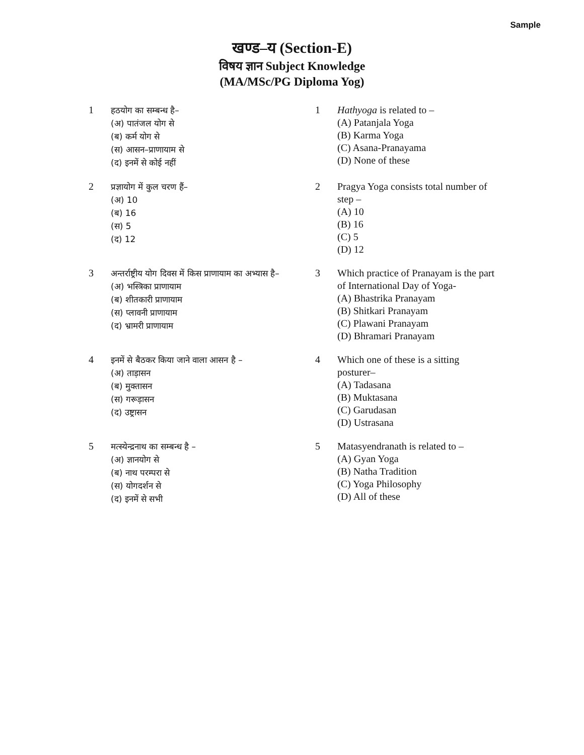Sample
खण्ड–य (Section-E)
विषय ज्ञान Subject Knowledge
(MA/MSc/PG Diploma Yog)
1
हठयोग का सम्बन्ध है–
(अ) पातंजल योग से
(ब) कर्म योग से
(स) आसन–प्राणायाम से
(द) इनमें से कोई नहीं
1 Hathyoga is related to –
(A) Patanjala Yoga
(B) Karma Yoga
(C) Asana-Pranayama
(D) None of these
2
प्रज्ञायोग में कुल चरण हैं–
(अ) 10
(ब) 16
(स) 5
(द) 12
2 Pragya Yoga consists total number of step –
(A) 10
(B) 16
(C) 5
(D) 12
3
अन्तर्राष्ट्रीय योग दिवस में किस प्राणायाम का अभ्यास है–
(अ) भस्त्रिका प्राणायाम
(ब) शीतकारी प्राणायाम
(स) प्लावनी प्राणायाम
(द) भ्रामरी प्राणायाम
3 Which practice of Pranayam is the part of International Day of Yoga-
(A) Bhastrika Pranayam
(B) Shitkari Pranayam
(C) Plawani Pranayam
(D) Bhramari Pranayam
4
इनमें से बैठकर किया जाने वाला आसन है –
(अ) ताड़ासन
(ब) मुक्तासन
(स) गरूड़ासन
(द) उष्ट्रासन
4 Which one of these is a sitting posturer–
(A) Tadasana
(B) Muktasana
(C) Garudasan
(D) Ustrasana
5
मत्स्येन्द्रनाथ का सम्बन्ध है –
(अ) ज्ञानयोग से
(ब) नाथ परम्परा से
(स) योगदर्शन से
(द) इनमें से सभी
5 Matasyendranath is related to –
(A) Gyan Yoga
(B) Natha Tradition
(C) Yoga Philosophy
(D) All of these